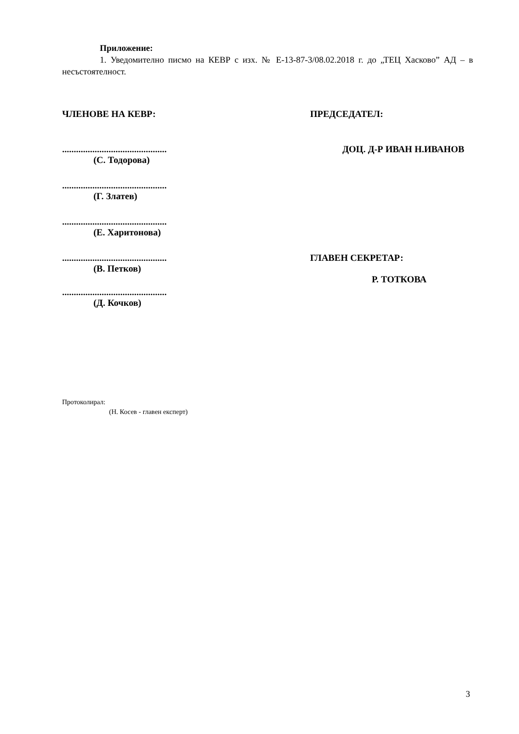Приложение:
1. Уведомително писмо на КЕВР с изх. № Е-13-87-3/08.02.2018 г. до „ТЕЦ Хасково” АД – в несъстоятелност.
ЧЛЕНОВЕ НА КЕВР: ПРЕДСЕДАТЕЛ:
.............................................
(С. Тодорова)
ДОЦ. Д-Р ИВАН Н.ИВАНОВ
.............................................
(Г. Златев)
.............................................
(Е. Харитонова)
.............................................
(В. Петков)
ГЛАВЕН СЕКРЕТАР:
Р. ТОТКОВА
.............................................
(Д. Кочков)
Протоколирал:
(Н. Косев - главен експерт)
3